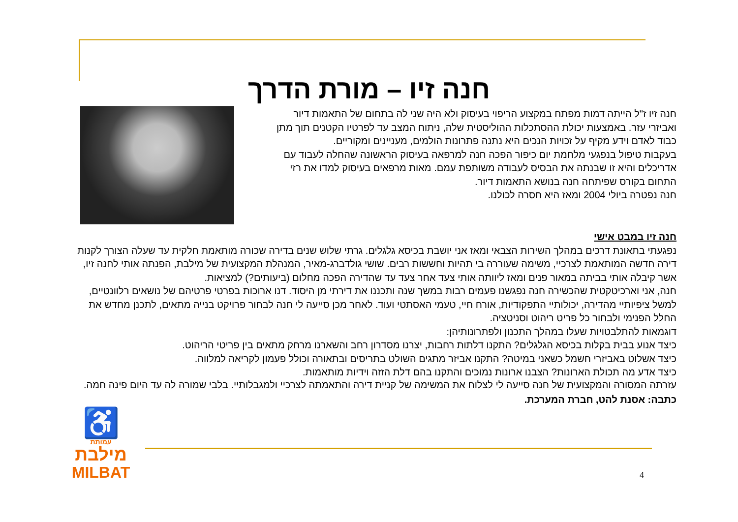חנה זיו – מורת הדרך
חנה זיו ז"ל הייתה דמות מפתח במקצוע הריפוי בעיסוק ולא היה שני לה בתחום של התאמות דיור ואביזרי עזר. באמצעות יכולת ההסתכלות ההוליסטית שלה, ניתוח המצב עד לפרטיו הקטנים תוך מתן כבוד לאדם וידע מקיף על זכויות הנכים היא נתנה פתרונות הולמים, מעניינים ומקוריים.
בעקבות טיפול בנפגעי מלחמת יום כיפור הפכה חנה למרפאה בעיסוק הראשונה שהחלה לעבוד עם אדריכלים והיא זו שבנתה את הבסיס לעבודה משותפת עמם. מאות מרפאים בעיסוק למדו את רזי התחום בקורס שפיתחה חנה בנושא התאמות דיור.
חנה נפטרה ביולי 2004 ומאז היא חסרה לכולנו.
חנה זיו במבט אישי
נפגעתי בתאונת דרכים במהלך השירות הצבאי ומאז אני יושבת בכיסא גלגלים. גרתי שלוש שנים בדירה שכורה מותאמת חלקית עד שעלה הצורך לקנות דירה חדשה המותאמת לצרכיי, משימה שעוררה בי תהיות וחששות רבים. שושי גולדברג-מאיר, המנהלת המקצועית של מילבת, הפנתה אותי לחנה זיו, אשר קיבלה אותי בביתה במאור פנים ומאז ליוותה אותי צעד אחר צעד עד שהדירה הפכה מחלום (ביעותים?) למציאות.
חנה, אני וארכיטקטית שהכשירה חנה נפגשנו פעמים רבות במשך שנה ותכננו את דירתי מן היסוד. דנו ארוכות בפרטי פרטיהם של נושאים רלוונטיים, למשל ציפיותיי מהדירה, יכולותיי התפקודיות, אורח חיי, טעמי האסתטי ועוד. לאחר מכן סייעה לי חנה לבחור פרויקט בנייה מתאים, לתכנן מחדש את החלל הפנימי ולבחור כל פריט ריהוט וסניטציה.
דוגמאות להתלבטויות שעלו במהלך התכנון ולפתרונותיהן:
כיצד אנוע בבית בקלות בכיסא הגלגלים? התקנו דלתות רחבות, יצרנו מסדרון רחב והשארנו מרחק מתאים בין פריטי הריהוט.
כיצד אשלוט באביזרי חשמל כשאני במיטה? התקנו אביזר מתגים השולט בתריסים ובתאורה וכולל פעמון לקריאה למלווה.
כיצד אדע מה תכולת הארונות? הצבנו ארונות נמוכים והתקנו בהם דלת הזזה וידיות מותאמות.
עזרתה המסורה והמקצועית של חנה סייעה לי לצלוח את המשימה של קניית דירה והתאמתה לצרכיי ולמגבלותיי. בלבי שמורה לה עד היום פינה חמה.
כתבה: אסנת להט, חברת המערכת.
♿
עמותת
מילבת
MILBAT
4